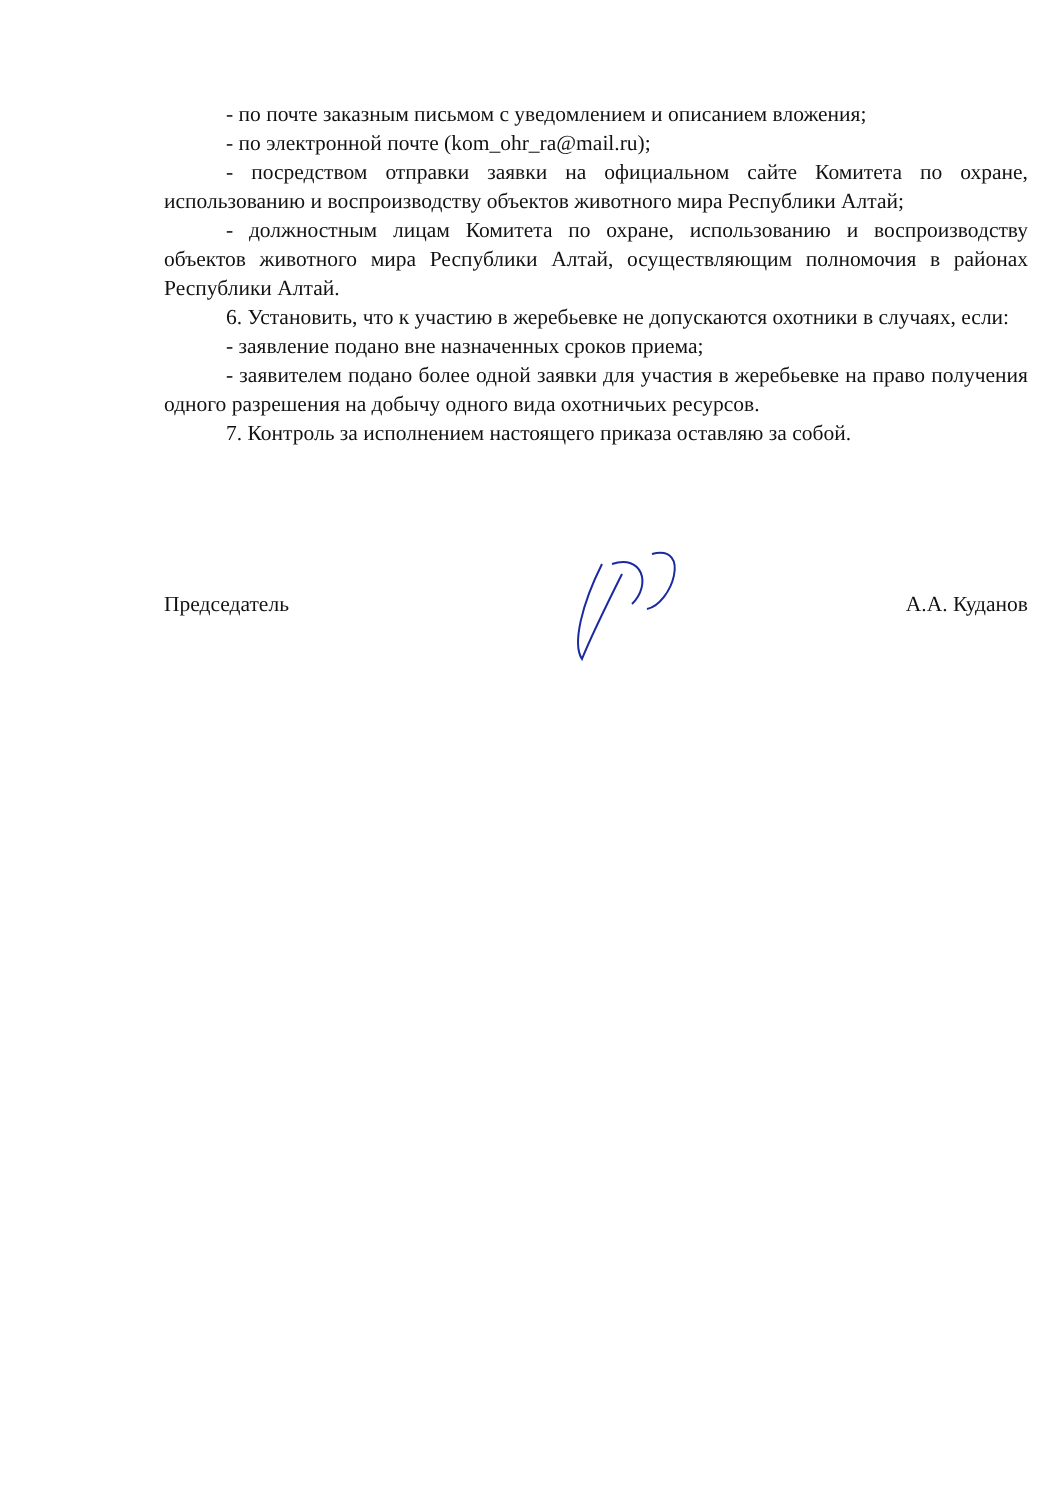- по почте заказным письмом с уведомлением и описанием вложения;
- по электронной почте (kom_ohr_ra@mail.ru);
- посредством отправки заявки на официальном сайте Комитета по охране, использованию и воспроизводству объектов животного мира Республики Алтай;
- должностным лицам Комитета по охране, использованию и воспроизводству объектов животного мира Республики Алтай, осуществляющим полномочия в районах Республики Алтай.
6. Установить, что к участию в жеребьевке не допускаются охотники в случаях, если:
- заявление подано вне назначенных сроков приема;
- заявителем подано более одной заявки для участия в жеребьевке на право получения одного разрешения на добычу одного вида охотничьих ресурсов.
7. Контроль за исполнением настоящего приказа оставляю за собой.
Председатель А.А. Куданов